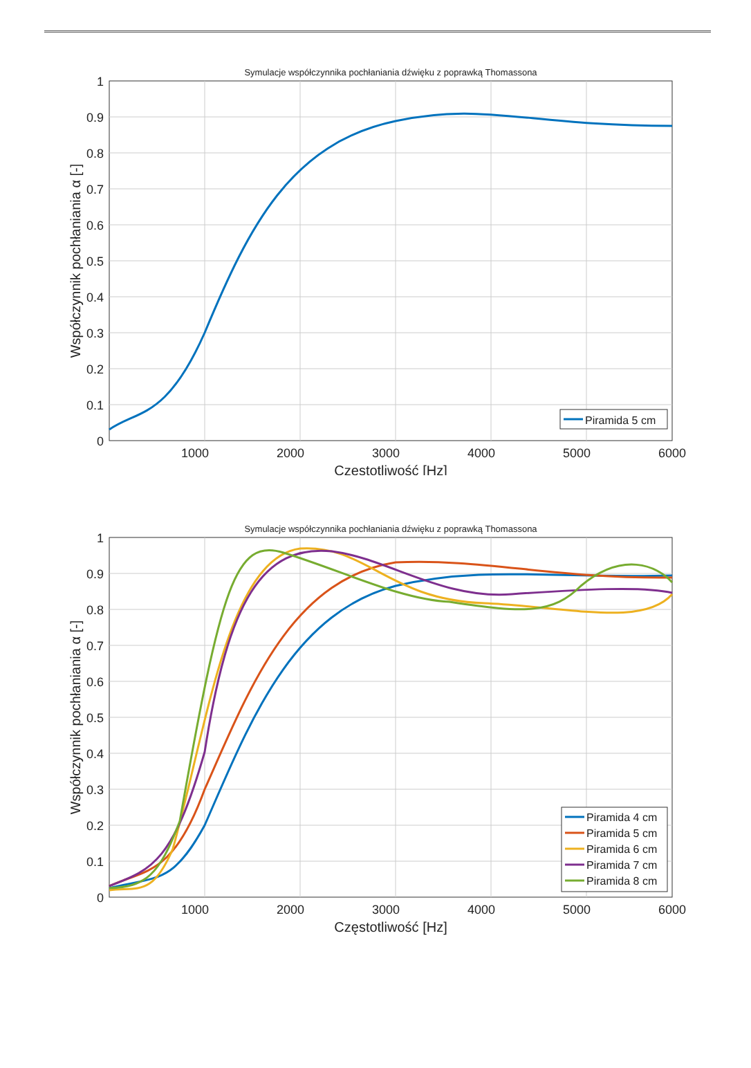Symulacje współczynnika pochłaniania dźwięku z poprawką Thomassona
1
0.9
0.8
0.7
0.6
0.5
0.4
0.3
0.2
0.1
0
1000
2000
3000
4000
5000
6000
Częstotliwość [Hz]
Współczynnik pochłaniania α [-]
Piramida 5 cm
Symulacje współczynnika pochłaniania dźwięku z poprawką Thomassona
1
0.9
0.8
0.7
0.6
0.5
0.4
0.3
0.2
0.1
0
1000
2000
3000
4000
5000
6000
Częstotliwość [Hz]
Współczynnik pochłaniania α [-]
Piramida 4 cm
Piramida 5 cm
Piramida 6 cm
Piramida 7 cm
Piramida 8 cm